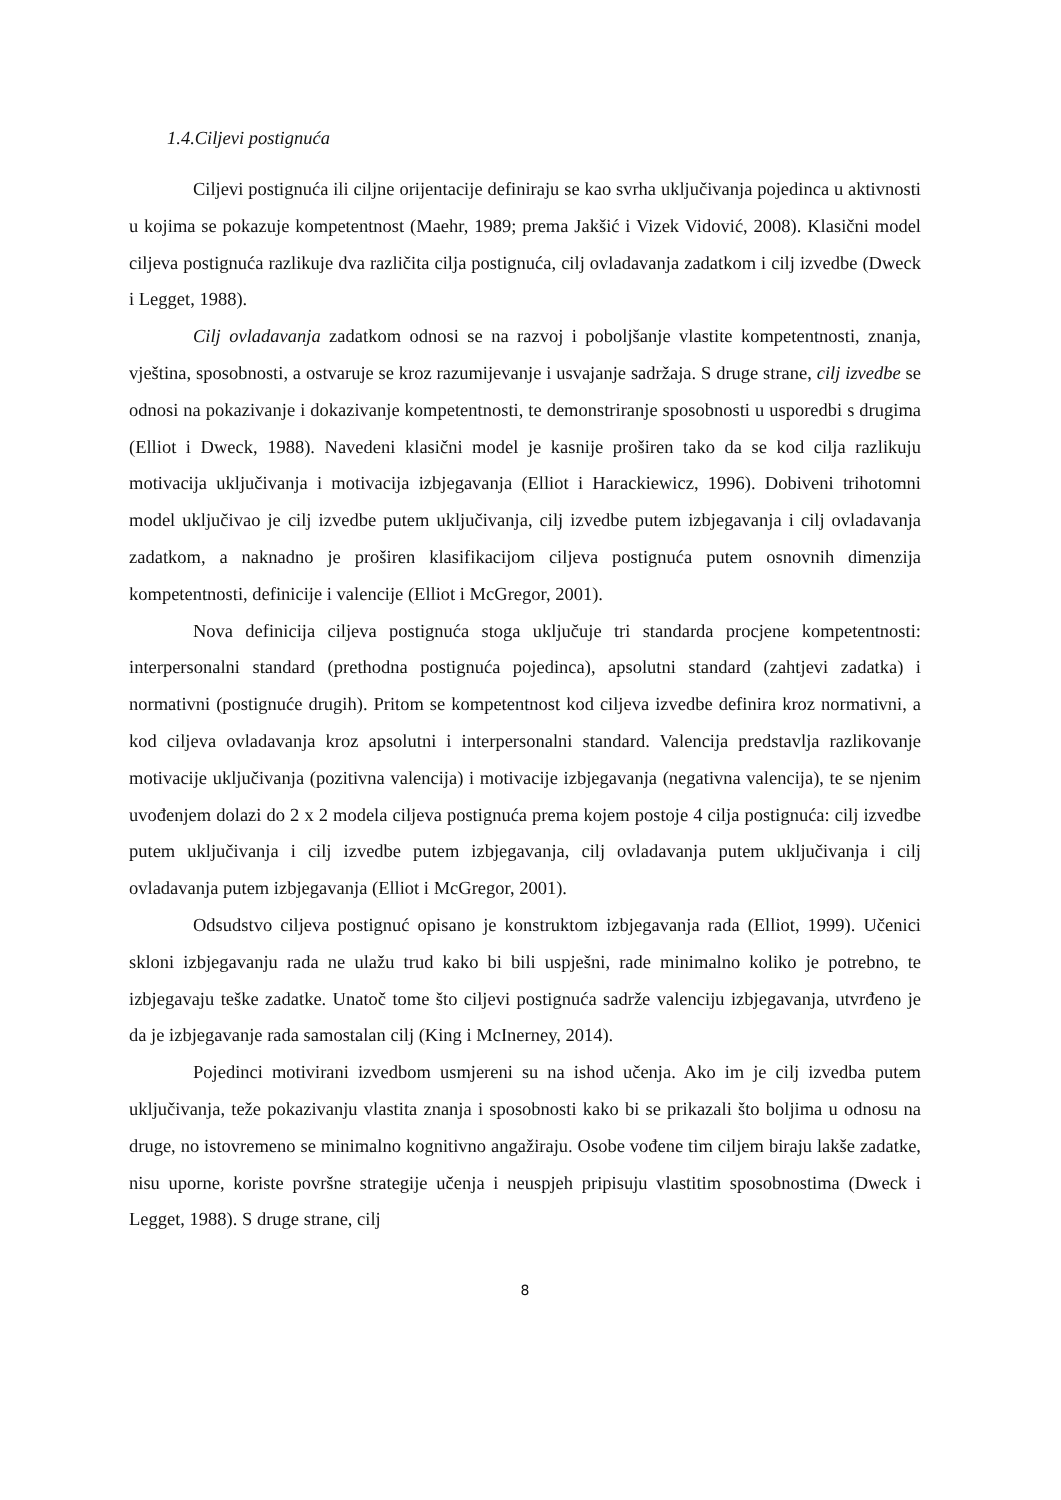1.4.Ciljevi postignuća
Ciljevi postignuća ili ciljne orijentacije definiraju se kao svrha uključivanja pojedinca u aktivnosti u kojima se pokazuje kompetentnost (Maehr, 1989; prema Jakšić i Vizek Vidović, 2008). Klasični model ciljeva postignuća razlikuje dva različita cilja postignuća, cilj ovladavanja zadatkom i cilj izvedbe (Dweck i Legget, 1988).
Cilj ovladavanja zadatkom odnosi se na razvoj i poboljšanje vlastite kompetentnosti, znanja, vještina, sposobnosti, a ostvaruje se kroz razumijevanje i usvajanje sadržaja. S druge strane, cilj izvedbe se odnosi na pokazivanje i dokazivanje kompetentnosti, te demonstriranje sposobnosti u usporedbi s drugima (Elliot i Dweck, 1988). Navedeni klasični model je kasnije proširen tako da se kod cilja razlikuju motivacija uključivanja i motivacija izbjegavanja (Elliot i Harackiewicz, 1996). Dobiveni trihotomni model uključivao je cilj izvedbe putem uključivanja, cilj izvedbe putem izbjegavanja i cilj ovladavanja zadatkom, a naknadno je proširen klasifikacijom ciljeva postignuća putem osnovnih dimenzija kompetentnosti, definicije i valencije (Elliot i McGregor, 2001).
Nova definicija ciljeva postignuća stoga uključuje tri standarda procjene kompetentnosti: interpersonalni standard (prethodna postignuća pojedinca), apsolutni standard (zahtjevi zadatka) i normativni (postignuće drugih). Pritom se kompetentnost kod ciljeva izvedbe definira kroz normativni, a kod ciljeva ovladavanja kroz apsolutni i interpersonalni standard. Valencija predstavlja razlikovanje motivacije uključivanja (pozitivna valencija) i motivacije izbjegavanja (negativna valencija), te se njenim uvođenjem dolazi do 2 x 2 modela ciljeva postignuća prema kojem postoje 4 cilja postignuća: cilj izvedbe putem uključivanja i cilj izvedbe putem izbjegavanja, cilj ovladavanja putem uključivanja i cilj ovladavanja putem izbjegavanja (Elliot i McGregor, 2001).
Odsudstvo ciljeva postignuć opisano je konstruktom izbjegavanja rada (Elliot, 1999). Učenici skloni izbjegavanju rada ne ulažu trud kako bi bili uspješni, rade minimalno koliko je potrebno, te izbjegavaju teške zadatke. Unatoč tome što ciljevi postignuća sadrže valenciju izbjegavanja, utvrđeno je da je izbjegavanje rada samostalan cilj (King i McInerney, 2014).
Pojedinci motivirani izvedbom usmjereni su na ishod učenja. Ako im je cilj izvedba putem uključivanja, teže pokazivanju vlastita znanja i sposobnosti kako bi se prikazali što boljima u odnosu na druge, no istovremeno se minimalno kognitivno angažiraju. Osobe vođene tim ciljem biraju lakše zadatke, nisu uporne, koriste površne strategije učenja i neuspjeh pripisuju vlastitim sposobnostima (Dweck i Legget, 1988). S druge strane, cilj
8